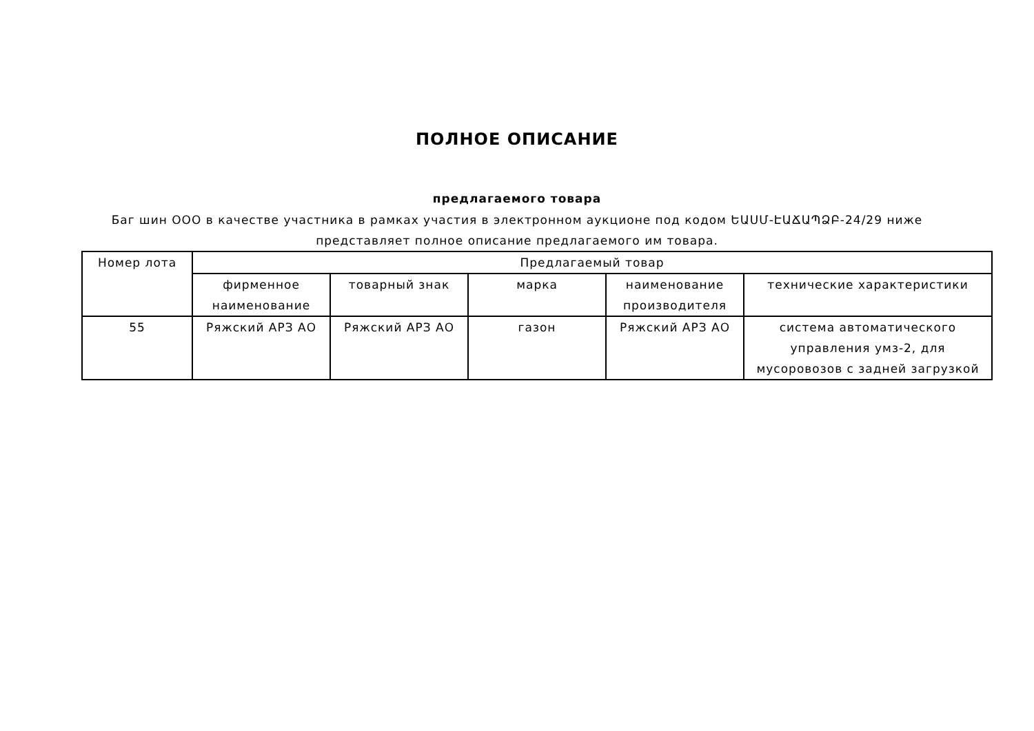ПОЛНОЕ ОПИСАНИЕ
предлагаемого товара
Баг шин ООО в качестве участника в рамках участия в электронном аукционе под кодом ԵԱՍՄ-ԷԱՃԱՊՁԲ-24/29 ниже представляет полное описание предлагаемого им товара.
| Номер лота | Предлагаемый товар | | | | |
| --- | --- | --- | --- | --- | --- |
| | фирменное наименование | товарный знак | марка | наименование производителя | технические характеристики |
| 55 | Ряжский АРЗ АО | Ряжский АРЗ АО | газон | Ряжский АРЗ АО | система автоматического управления умз-2, для мусоровозов с задней загрузкой |